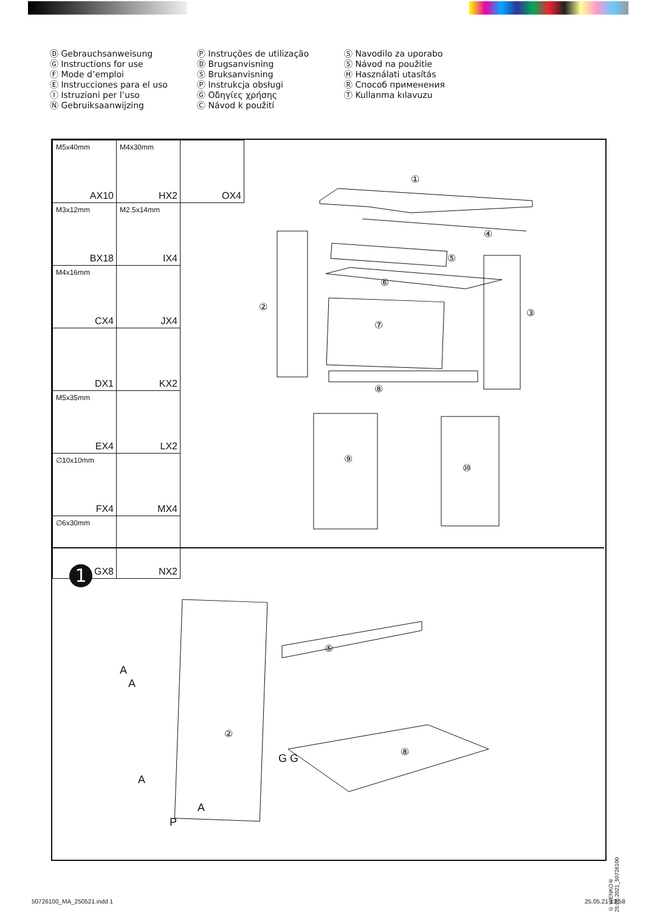Ⓓ Gebrauchsanweisung
Ⓖ Instructions for use
Ⓕ Mode d’emploi
Ⓔ Instrucciones para el uso
Ⓘ Istruzioni per l’uso
Ⓝ Gebruiksaanwijzing
Ⓟ Instruções de utilização
Ⓓ Brugsanvisning
Ⓢ Bruksanvisning
Ⓟ Instrukcja obsługi
Ⓖ Οδηγίες χρήσης
Ⓒ Návod k použití
Ⓢ Navodilo za uporabo
Ⓢ Návod na použitie
Ⓗ Használati utasítás
Ⓡ Способ применения
Ⓣ Kullanma kılavuzu
| M5x40mm AX10 | M4x30mm HX2 | OX4 |
| M3x12mm BX18 | M2.5x14mm IX4 | |
| M4x16mm CX4 | JX4 | |
| DX1 | KX2 | |
| M5x35mm EX4 | LX2 | |
| ∅10x10mm FX4 | MX4 | |
| ∅6x30mm GX8 | NX2 | |
①
④
⑤
⑥
⑦
⑧
②
③
⑨
⑩
1
⑤
②
⑧
A
A
A
A
G G
P
© WENKO® 25.05.2021_50726100
50726100_MA_250521.indd 1 25.05.21 13:58